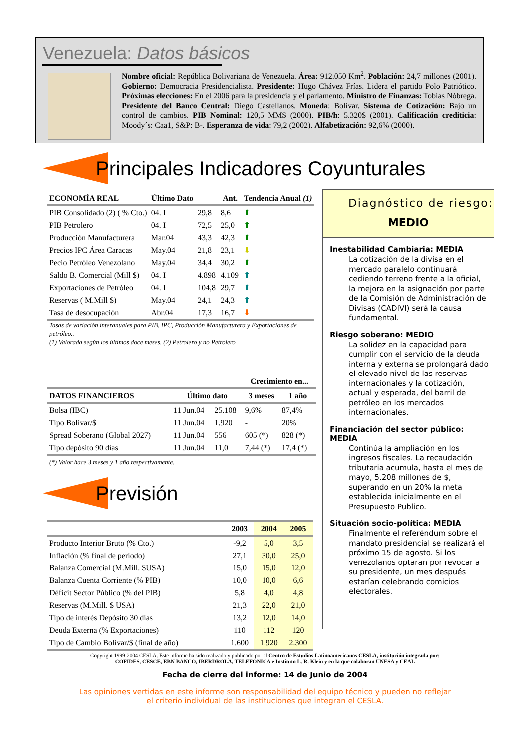Venezuela: Datos básicos
Nombre oficial: República Bolivariana de Venezuela. Área: 912.050 Km<sup>2</sup>. Población: 24,7 millones (2001). Gobierno: Democracia Presidencialista. Presidente: Hugo Chávez Frías. Lidera el partido Polo Patriótico. Próximas elecciones: En el 2006 para la presidencia y el parlamento. Ministro de Finanzas: Tobías Nóbrega. Presidente del Banco Central: Diego Castellanos. Moneda: Bolívar. Sistema de Cotización: Bajo un control de cambios. PIB Nominal: 120,5 MM$ (2000). PIB/h: 5.320$ (2001). Calificación crediticia: Moody´s: Caa1, S&P: B-. Esperanza de vida: 79,2 (2002). Alfabetización: 92,6% (2000).
Principales Indicadores Coyunturales
| ECONOMÍA REAL | Último Dato | | Ant. | Tendencia Anual (1) |
| --- | --- | --- | --- | --- |
| PIB Consolidado (2) ( % Cto.) | 04. I | 29,8 | 8,6 | ⬆ |
| PIB Petrolero | 04. I | 72,5 | 25,0 | ⬆ |
| Producción Manufacturera | Mar.04 | 43,3 | 42,3 | ⬆ |
| Precios IPC Área Caracas | May.04 | 21,8 | 23,1 | ⬇ |
| Pecio Petróleo Venezolano | May.04 | 34,4 | 30,2 | ⬆ |
| Saldo B. Comercial (Mill $) | 04. I | 4.898 | 4.109 | ⬆ |
| Exportaciones de Petróleo | 04. I | 104,8 | 29,7 | ⬆ |
| Reservas ( M.Mill $) | May.04 | 24,1 | 24,3 | ⬆ |
| Tasa de desocupación | Abr.04 | 17,3 | 16,7 | ⬇ |
| Tasas de variación interanuales para PIB, IPC, Producción Manufacturera y Exportaciones de petróleo.. (1) Valorada según los últimos doce meses. (2) Petrolero y no Petrolero | | | | |
| | | | Crecimiento en... | |
| --- | --- | --- | --- | --- |
| DATOS FINANCIEROS | Último dato | | 3 meses | 1 año |
| Bolsa (IBC) | 11 Jun.04 | 25.108 | 9,6% | 87,4% |
| Tipo Bolívar/$ | 11 Jun.04 | 1.920 | - | 20% |
| Spread Soberano (Global 2027) | 11 Jun.04 | 556 | 605 (*) | 828 (*) |
| Tipo depósito 90 días | 11 Jun.04 | 11,0 | 7,44 (*) | 17,4 (*) |
| (*) Valor hace 3 meses y 1 año respectivamente. | | | | |
Previsión
| | 2003 | 2004 | 2005 |
| --- | --- | --- | --- |
| Producto Interior Bruto (% Cto.) | -9,2 | 5,0 | 3,5 |
| Inflación (% final de período) | 27,1 | 30,0 | 25,0 |
| Balanza Comercial (M.Mill. $USA) | 15,0 | 15,0 | 12,0 |
| Balanza Cuenta Corriente (% PIB) | 10,0 | 10,0 | 6,6 |
| Déficit Sector Público (% del PIB) | 5,8 | 4,0 | 4,8 |
| Reservas (M.Mill. $ USA) | 21,3 | 22,0 | 21,0 |
| Tipo de interés Depósito 30 días | 13,2 | 12,0 | 14,0 |
| Deuda Externa (% Exportaciones) | 110 | 112 | 120 |
| Tipo de Cambio Bolívar/$ (final de año) | 1.600 | 1.920 | 2.300 |
Diagnóstico de riesgo:
MEDIO
Inestabilidad Cambiaria: MEDIA
La cotización de la divisa en el mercado paralelo continuará cediendo terreno frente a la oficial, la mejora en la asignación por parte de la Comisión de Administración de Divisas (CADIVI) será la causa fundamental.
Riesgo soberano: MEDIO
La solidez en la capacidad para cumplir con el servicio de la deuda interna y externa se prolongará dado el elevado nivel de las reservas internacionales y la cotización, actual y esperada, del barril de petróleo en los mercados internacionales.
Financiación del sector público: MEDIA
Continúa la ampliación en los ingresos fiscales. La recaudación tributaria acumula, hasta el mes de mayo, 5.208 millones de $, superando en un 20% la meta establecida inicialmente en el Presupuesto Publico.
Situación socio-política: MEDIA
Finalmente el referéndum sobre el mandato presidencial se realizará el próximo 15 de agosto. Si los venezolanos optaran por revocar a su presidente, un mes después estarían celebrando comicios electorales.
Copyright 1999-2004 CESLA. Este informe ha sido realizado y publicado por el Centro de Estudios Latinoamericanos CESLA, institución integrada por:
COFIDES, CESCE, EBN BANCO, IBERDROLA, TELEFONICA e Instituto L. R. Klein y en la que colaboran UNESA y CEAL
Fecha de cierre del informe: 14 de Junio de 2004
Las opiniones vertidas en este informe son responsabilidad del equipo técnico y pueden no reflejar
el criterio individual de las instituciones que integran el CESLA.